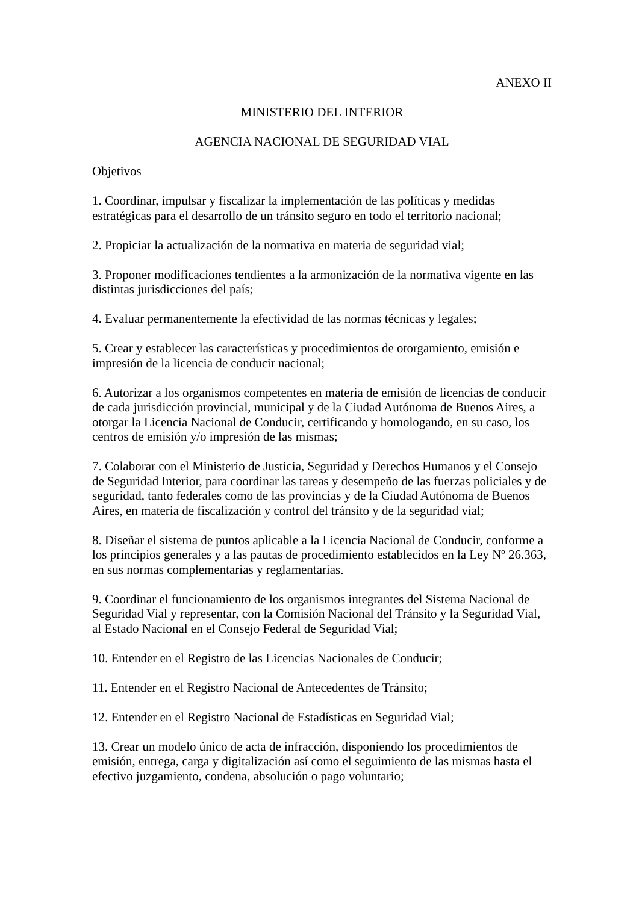ANEXO II
MINISTERIO DEL INTERIOR
AGENCIA NACIONAL DE SEGURIDAD VIAL
Objetivos
1. Coordinar, impulsar y fiscalizar la implementación de las políticas y medidas estratégicas para el desarrollo de un tránsito seguro en todo el territorio nacional;
2. Propiciar la actualización de la normativa en materia de seguridad vial;
3. Proponer modificaciones tendientes a la armonización de la normativa vigente en las distintas jurisdicciones del país;
4. Evaluar permanentemente la efectividad de las normas técnicas y legales;
5. Crear y establecer las características y procedimientos de otorgamiento, emisión e impresión de la licencia de conducir nacional;
6. Autorizar a los organismos competentes en materia de emisión de licencias de conducir de cada jurisdicción provincial, municipal y de la Ciudad Autónoma de Buenos Aires, a otorgar la Licencia Nacional de Conducir, certificando y homologando, en su caso, los centros de emisión y/o impresión de las mismas;
7. Colaborar con el Ministerio de Justicia, Seguridad y Derechos Humanos y el Consejo de Seguridad Interior, para coordinar las tareas y desempeño de las fuerzas policiales y de seguridad, tanto federales como de las provincias y de la Ciudad Autónoma de Buenos Aires, en materia de fiscalización y control del tránsito y de la seguridad vial;
8. Diseñar el sistema de puntos aplicable a la Licencia Nacional de Conducir, conforme a los principios generales y a las pautas de procedimiento establecidos en la Ley Nº 26.363, en sus normas complementarias y reglamentarias.
9. Coordinar el funcionamiento de los organismos integrantes del Sistema Nacional de Seguridad Vial y representar, con la Comisión Nacional del Tránsito y la Seguridad Vial, al Estado Nacional en el Consejo Federal de Seguridad Vial;
10. Entender en el Registro de las Licencias Nacionales de Conducir;
11. Entender en el Registro Nacional de Antecedentes de Tránsito;
12. Entender en el Registro Nacional de Estadísticas en Seguridad Vial;
13. Crear un modelo único de acta de infracción, disponiendo los procedimientos de emisión, entrega, carga y digitalización así como el seguimiento de las mismas hasta el efectivo juzgamiento, condena, absolución o pago voluntario;